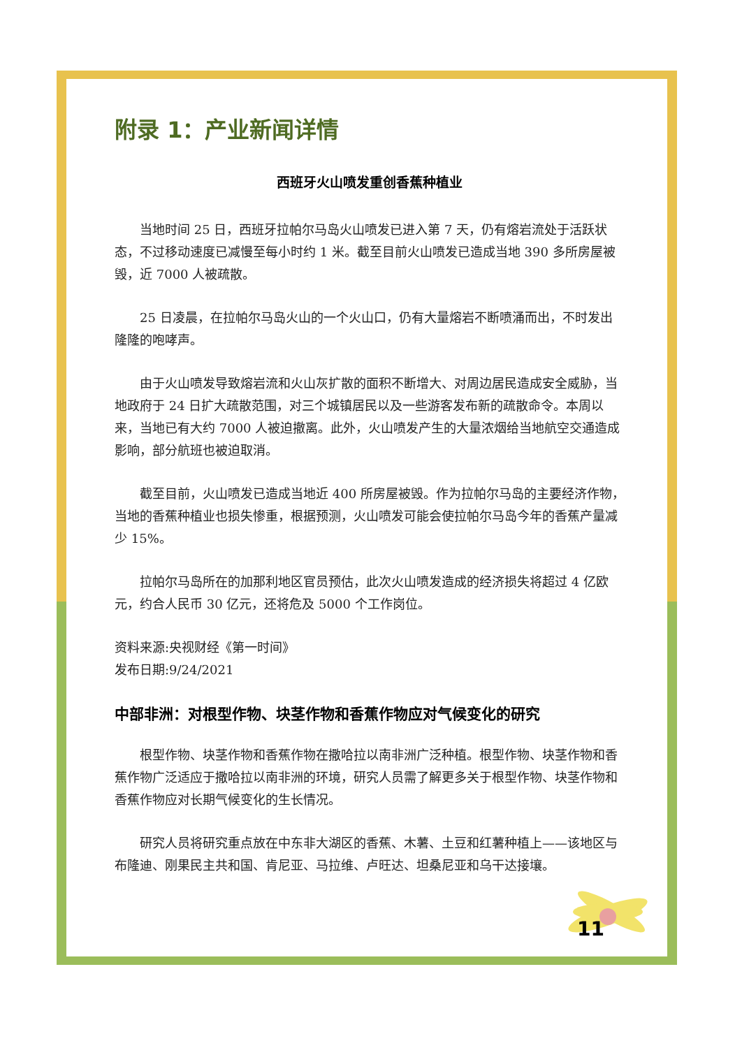附录 1：产业新闻详情
西班牙火山喷发重创香蕉种植业
当地时间 25 日，西班牙拉帕尔马岛火山喷发已进入第 7 天，仍有熔岩流处于活跃状态，不过移动速度已减慢至每小时约 1 米。截至目前火山喷发已造成当地 390 多所房屋被毁，近 7000 人被疏散。
25 日凌晨，在拉帕尔马岛火山的一个火山口，仍有大量熔岩不断喷涌而出，不时发出隆隆的咆哮声。
由于火山喷发导致熔岩流和火山灰扩散的面积不断增大、对周边居民造成安全威胁，当地政府于 24 日扩大疏散范围，对三个城镇居民以及一些游客发布新的疏散命令。本周以来，当地已有大约 7000 人被迫撤离。此外，火山喷发产生的大量浓烟给当地航空交通造成影响，部分航班也被迫取消。
截至目前，火山喷发已造成当地近 400 所房屋被毁。作为拉帕尔马岛的主要经济作物，当地的香蕉种植业也损失惨重，根据预测，火山喷发可能会使拉帕尔马岛今年的香蕉产量减少 15%。
拉帕尔马岛所在的加那利地区官员预估，此次火山喷发造成的经济损失将超过 4 亿欧元，约合人民币 30 亿元，还将危及 5000 个工作岗位。
资料来源:央视财经《第一时间》
发布日期:9/24/2021
中部非洲：对根型作物、块茎作物和香蕉作物应对气候变化的研究
根型作物、块茎作物和香蕉作物在撒哈拉以南非洲广泛种植。根型作物、块茎作物和香蕉作物广泛适应于撒哈拉以南非洲的环境，研究人员需了解更多关于根型作物、块茎作物和香蕉作物应对长期气候变化的生长情况。
研究人员将研究重点放在中东非大湖区的香蕉、木薯、土豆和红薯种植上——该地区与布隆迪、刚果民主共和国、肯尼亚、马拉维、卢旺达、坦桑尼亚和乌干达接壤。
11